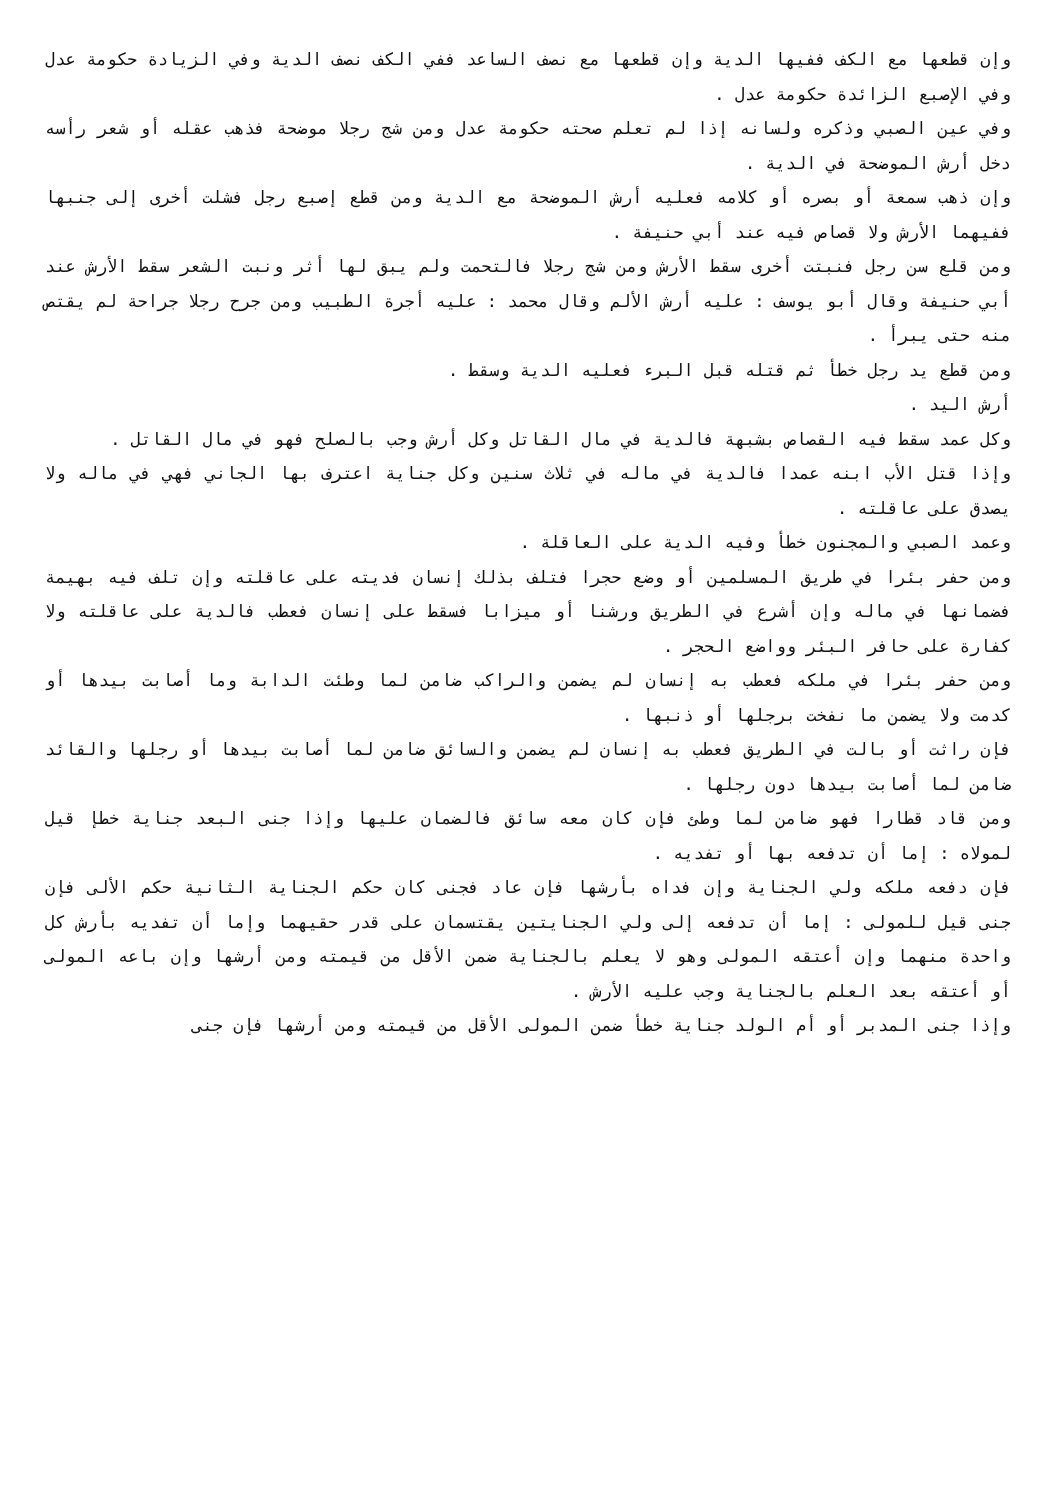وإن قطعها مع الكف ففيها الدية وإن قطعها مع نصف الساعد ففي الكف نصف الدية وفي الزيادة حكومة عدل وفي الإصبع الزائدة حكومة عدل .
وفي عين الصبي وذكره ولسانه إذا لم تعلم صحته حكومة عدل ومن شج رجلا موضحة فذهب عقله أو شعر رأسه دخل أرش الموضحة في الدية .
وإن ذهب سمعة أو بصره أو كلامه فعليه أرش الموضحة مع الدية ومن قطع إصبع رجل فشلت أخرى إلى جنبها ففيهما الأرش ولا قصاص فيه عند أبي حنيفة .
ومن قلع سن رجل فنبتت أخرى سقط الأرش ومن شج رجلا فالتحمت ولم يبق لها أثر ونبت الشعر سقط الأرش عند أبي حنيفة وقال أبو يوسف : عليه أرش الألم وقال محمد : عليه أجرة الطبيب ومن جرح رجلا جراحة لم يقتص منه حتى يبرأ .
ومن قطع يد رجل خطأ ثم قتله قبل البرء فعليه الدية وسقط .
أرش اليد .
وكل عمد سقط فيه القصاص بشبهة فالدية في مال القاتل وكل أرش وجب بالصلح فهو في مال القاتل .
وإذا قتل الأب ابنه عمدا فالدية في ماله في ثلاث سنين وكل جناية اعترف بها الجاني فهي في ماله ولا يصدق على عاقلته .
وعمد الصبي والمجنون خطأ وفيه الدية على العاقلة .
ومن حفر بئرا في طريق المسلمين أو وضع حجرا فتلف بذلك إنسان فديته على عاقلته وإن تلف فيه بهيمة فضمانها في ماله وإن أشرع في الطريق ورشنا أو ميزابا فسقط على إنسان فعطب فالدية على عاقلته ولا كفارة على حافر البئر وواضع الحجر .
ومن حفر بئرا في ملكه فعطب به إنسان لم يضمن والراكب ضامن لما وطئت الدابة وما أصابت بيدها أو كدمت ولا يضمن ما نفخت برجلها أو ذنبها .
فإن راثت أو بالت في الطريق فعطب به إنسان لم يضمن والسائق ضامن لما أصابت بيدها أو رجلها والقائد ضامن لما أصابت بيدها دون رجلها .
ومن قاد قطارا فهو ضامن لما وطئ فإن كان معه سائق فالضمان عليها وإذا جنى البعد جناية خطإ قيل لمولاه : إما أن تدفعه بها أو تفديه .
فإن دفعه ملكه ولي الجناية وإن فداه بأرشها فإن عاد فجنى كان حكم الجناية الثانية حكم الألى فإن جنى قيل للمولى : إما أن تدفعه إلى ولي الجنايتين يقتسمان على قدر حقيهما وإما أن تفديه بأرش كل واحدة منهما وإن أعتقه المولى وهو لا يعلم بالجناية ضمن الأقل من قيمته ومن أرشها وإن باعه المولى أو أعتقه بعد العلم بالجناية وجب عليه الأرش .
وإذا جنى المدبر أو أم الولد جناية خطأ ضمن المولى الأقل من قيمته ومن أرشها فإن جنى